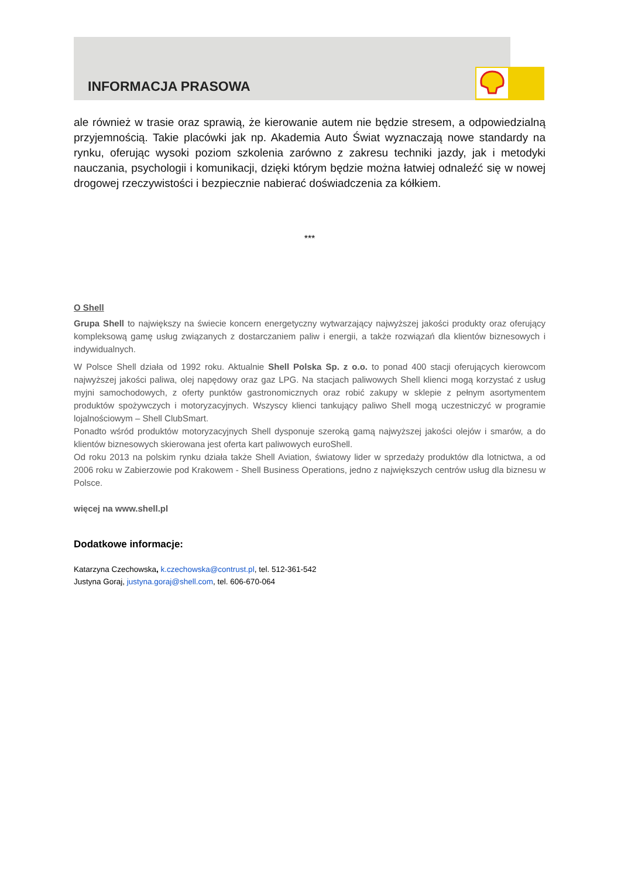INFORMACJA PRASOWA
ale również w trasie oraz sprawią, że kierowanie autem nie będzie stresem, a odpowiedzialną przyjemnością. Takie placówki jak np. Akademia Auto Świat wyznaczają nowe standardy na rynku, oferując wysoki poziom szkolenia zarówno z zakresu techniki jazdy, jak i metodyki nauczania, psychologii i komunikacji, dzięki którym będzie można łatwiej odnaleźć się w nowej drogowej rzeczywistości i bezpiecznie nabierać doświadczenia za kółkiem.
***
O Shell
Grupa Shell to największy na świecie koncern energetyczny wytwarzający najwyższej jakości produkty oraz oferujący kompleksową gamę usług związanych z dostarczaniem paliw i energii, a także rozwiązań dla klientów biznesowych i indywidualnych.
W Polsce Shell działa od 1992 roku. Aktualnie Shell Polska Sp. z o.o. to ponad 400 stacji oferujących kierowcom najwyższej jakości paliwa, olej napędowy oraz gaz LPG. Na stacjach paliwowych Shell klienci mogą korzystać z usług myjni samochodowych, z oferty punktów gastronomicznych oraz robić zakupy w sklepie z pełnym asortymentem produktów spożywczych i motoryzacyjnych. Wszyscy klienci tankujący paliwo Shell mogą uczestniczyć w programie lojalnościowym – Shell ClubSmart.
Ponadto wśród produktów motoryzacyjnych Shell dysponuje szeroką gamą najwyższej jakości olejów i smarów, a do klientów biznesowych skierowana jest oferta kart paliwowych euroShell.
Od roku 2013 na polskim rynku działa także Shell Aviation, światowy lider w sprzedaży produktów dla lotnictwa, a od 2006 roku w Zabierzowie pod Krakowem - Shell Business Operations, jedno z największych centrów usług dla biznesu w Polsce.
więcej na www.shell.pl
Dodatkowe informacje:
Katarzyna Czechowska, k.czechowska@contrust.pl, tel. 512-361-542
Justyna Goraj, justyna.goraj@shell.com, tel. 606-670-064